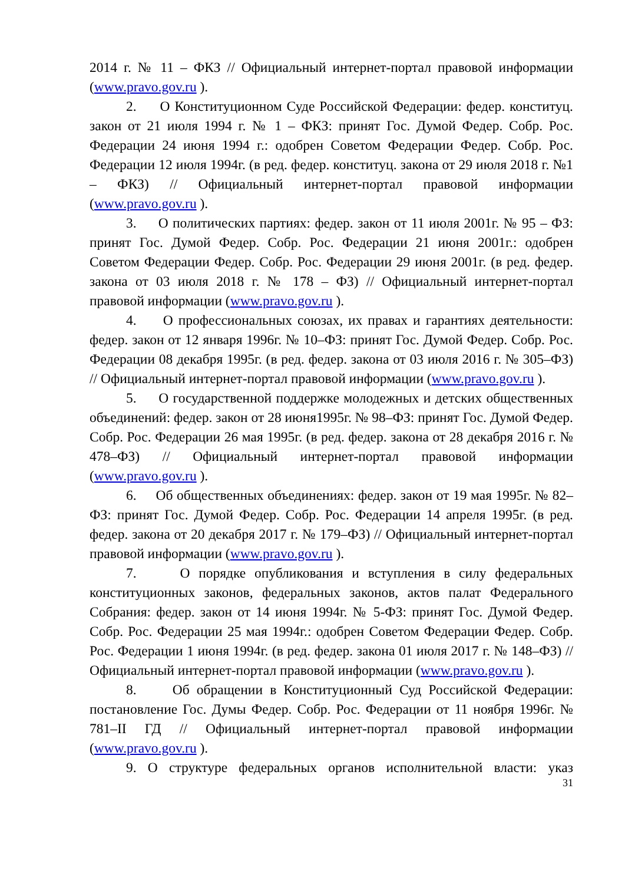2014 г. № 11 – ФКЗ // Официальный интернет-портал правовой информации (www.pravo.gov.ru ).
2. О Конституционном Суде Российской Федерации: федер. конституц. закон от 21 июля 1994 г. № 1 – ФКЗ: принят Гос. Думой Федер. Собр. Рос. Федерации 24 июня 1994 г.: одобрен Советом Федерации Федер. Собр. Рос. Федерации 12 июля 1994г. (в ред. федер. конституц. закона от 29 июля 2018 г. №1 – ФКЗ) // Официальный интернет-портал правовой информации (www.pravo.gov.ru ).
3. О политических партиях: федер. закон от 11 июля 2001г. № 95 – ФЗ: принят Гос. Думой Федер. Собр. Рос. Федерации 21 июня 2001г.: одобрен Советом Федерации Федер. Собр. Рос. Федерации 29 июня 2001г. (в ред. федер. закона от 03 июля 2018 г. № 178 – ФЗ) // Официальный интернет-портал правовой информации (www.pravo.gov.ru ).
4. О профессиональных союзах, их правах и гарантиях деятельности: федер. закон от 12 января 1996г. № 10–ФЗ: принят Гос. Думой Федер. Собр. Рос. Федерации 08 декабря 1995г. (в ред. федер. закона от 03 июля 2016 г. № 305–ФЗ) // Официальный интернет-портал правовой информации (www.pravo.gov.ru ).
5. О государственной поддержке молодежных и детских общественных объединений: федер. закон от 28 июня1995г. № 98–ФЗ: принят Гос. Думой Федер. Собр. Рос. Федерации 26 мая 1995г. (в ред. федер. закона от 28 декабря 2016 г. № 478–ФЗ) // Официальный интернет-портал правовой информации (www.pravo.gov.ru ).
6. Об общественных объединениях: федер. закон от 19 мая 1995г. № 82–ФЗ: принят Гос. Думой Федер. Собр. Рос. Федерации 14 апреля 1995г. (в ред. федер. закона от 20 декабря 2017 г. № 179–ФЗ) // Официальный интернет-портал правовой информации (www.pravo.gov.ru ).
7. О порядке опубликования и вступления в силу федеральных конституционных законов, федеральных законов, актов палат Федерального Собрания: федер. закон от 14 июня 1994г. № 5-ФЗ: принят Гос. Думой Федер. Собр. Рос. Федерации 25 мая 1994г.: одобрен Советом Федерации Федер. Собр. Рос. Федерации 1 июня 1994г. (в ред. федер. закона 01 июля 2017 г. № 148–ФЗ) // Официальный интернет-портал правовой информации (www.pravo.gov.ru ).
8. Об обращении в Конституционный Суд Российской Федерации: постановление Гос. Думы Федер. Собр. Рос. Федерации от 11 ноября 1996г. № 781–II ГД // Официальный интернет-портал правовой информации (www.pravo.gov.ru ).
9. О структуре федеральных органов исполнительной власти: указ
31